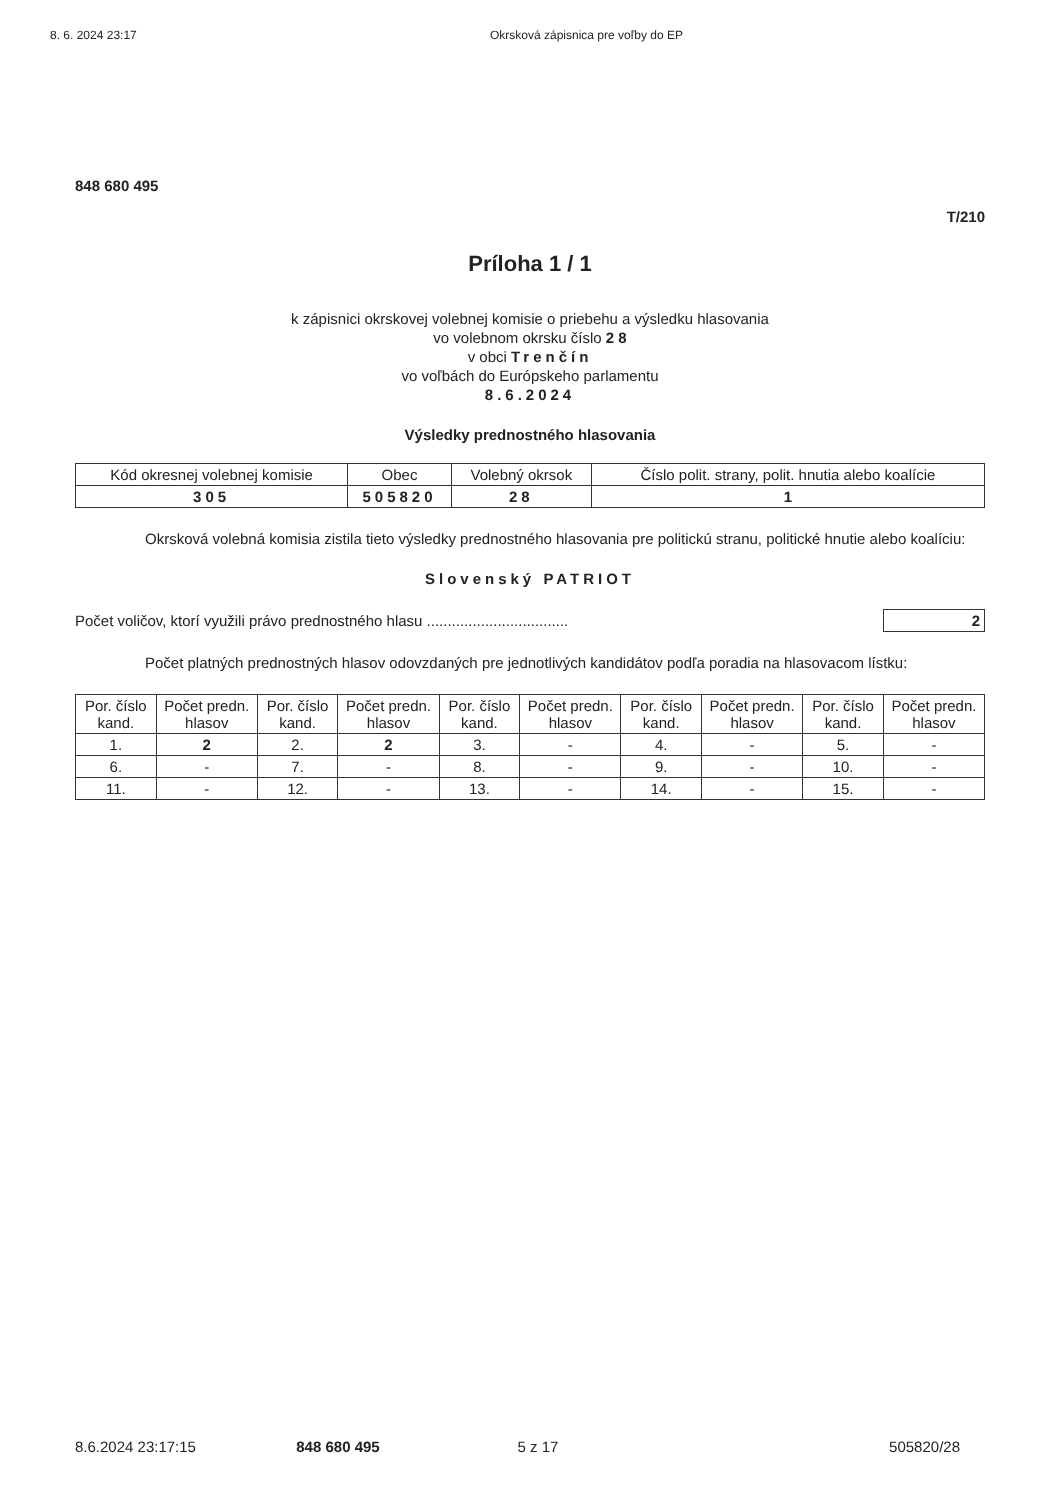8. 6. 2024 23:17 Okrsková zápisnica pre voľby do EP
848 680 495
T/210
Príloha 1 / 1
k zápisnici okrskovej volebnej komisie o priebehu a výsledku hlasovania
vo volebnom okrsku číslo 2 8
v obci Trenčín
vo voľbách do Európskeho parlamentu
8.6.2024
Výsledky prednostného hlasovania
| Kód okresnej volebnej komisie | Obec | Volebný okrsok | Číslo polit. strany, polit. hnutia alebo koalície |
| --- | --- | --- | --- |
| 305 | 505820 | 28 | 1 |
Okrsková volebná komisia zistila tieto výsledky prednostného hlasovania pre politickú stranu, politické hnutie alebo koalíciu:
Slovenský PATRIOT
Počet voličov, ktorí využili právo prednostného hlasu .................................. 2
Počet platných prednostných hlasov odovzdaných pre jednotlivých kandidátov podľa poradia na hlasovacom lístku:
| Por. číslo kand. | Počet predn. hlasov | Por. číslo kand. | Počet predn. hlasov | Por. číslo kand. | Počet predn. hlasov | Por. číslo kand. | Počet predn. hlasov | Por. číslo kand. | Počet predn. hlasov |
| --- | --- | --- | --- | --- | --- | --- | --- | --- | --- |
| 1. | 2 | 2. | 2 | 3. | - | 4. | - | 5. | - |
| 6. | - | 7. | - | 8. | - | 9. | - | 10. | - |
| 11. | - | 12. | - | 13. | - | 14. | - | 15. | - |
8.6.2024 23:17:15 848 680 495 5 z 17 505820/28